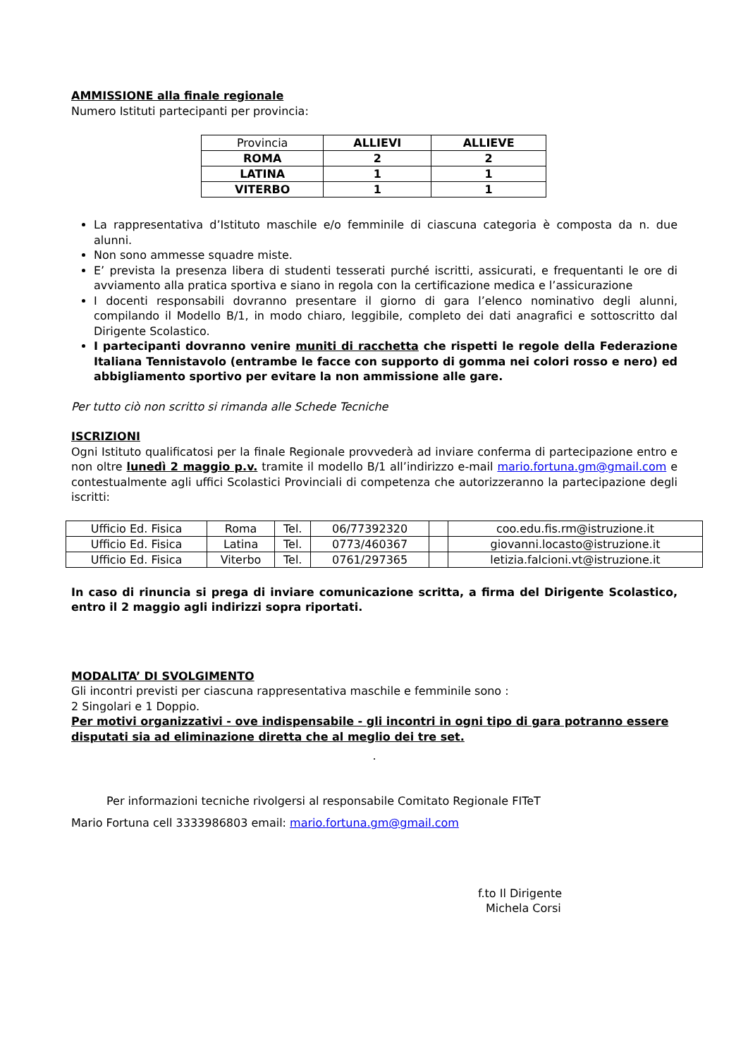AMMISSIONE alla finale regionale
Numero Istituti partecipanti per provincia:
| Provincia | ALLIEVI | ALLIEVE |
| ROMA | 2 | 2 |
| LATINA | 1 | 1 |
| VITERBO | 1 | 1 |
La rappresentativa d’Istituto maschile e/o femminile di ciascuna categoria è composta da n. due alunni.
Non sono ammesse squadre miste.
E’ prevista la presenza libera di studenti tesserati purché iscritti, assicurati, e frequentanti le ore di avviamento alla pratica sportiva e siano in regola con la certificazione medica e l’assicurazione
I docenti responsabili dovranno presentare il giorno di gara l’elenco nominativo degli alunni, compilando il Modello B/1, in modo chiaro, leggibile, completo dei dati anagrafici e sottoscritto dal Dirigente Scolastico.
I partecipanti dovranno venire muniti di racchetta che rispetti le regole della Federazione Italiana Tennistavolo (entrambe le facce con supporto di gomma nei colori rosso e nero) ed abbigliamento sportivo per evitare la non ammissione alle gare.
Per tutto ciò non scritto si rimanda alle Schede Tecniche
ISCRIZIONI
Ogni Istituto qualificatosi per la finale Regionale provvederà ad inviare conferma di partecipazione entro e non oltre lunedì 2 maggio p.v. tramite il modello B/1 all’indirizzo e-mail mario.fortuna.gm@gmail.com e contestualmente agli uffici Scolastici Provinciali di competenza che autorizzeranno la partecipazione degli iscritti:
| Ufficio Ed. Fisica | Roma | Tel. | 06/77392320 | | coo.edu.fis.rm@istruzione.it |
| Ufficio Ed. Fisica | Latina | Tel. | 0773/460367 | | giovanni.locasto@istruzione.it |
| Ufficio Ed. Fisica | Viterbo | Tel. | 0761/297365 | | letizia.falcioni.vt@istruzione.it |
In caso di rinuncia si prega di inviare comunicazione scritta, a firma del Dirigente Scolastico, entro il 2 maggio agli indirizzi sopra riportati.
MODALITA’ DI SVOLGIMENTO
Gli incontri previsti per ciascuna rappresentativa maschile e femminile sono :
2 Singolari e 1 Doppio.
Per motivi organizzativi - ove indispensabile - gli incontri in ogni tipo di gara potranno essere disputati sia ad eliminazione diretta che al meglio dei tre set.
.
Per informazioni tecniche rivolgersi al responsabile Comitato Regionale FITeT
Mario Fortuna cell 3333986803 email: mario.fortuna.gm@gmail.com
f.to Il Dirigente
Michela Corsi